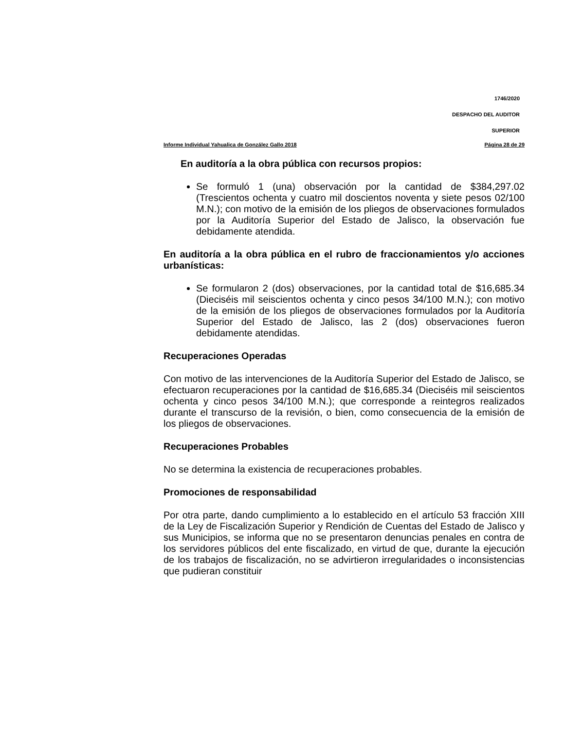1746/2020
DESPACHO DEL AUDITOR
SUPERIOR
Informe Individual Yahualica de González Gallo 2018 Página 28 de 29
En auditoría a la obra pública con recursos propios:
Se formuló 1 (una) observación por la cantidad de $384,297.02 (Trescientos ochenta y cuatro mil doscientos noventa y siete pesos 02/100 M.N.); con motivo de la emisión de los pliegos de observaciones formulados por la Auditoría Superior del Estado de Jalisco, la observación fue debidamente atendida.
En auditoría a la obra pública en el rubro de fraccionamientos y/o acciones urbanísticas:
Se formularon 2 (dos) observaciones, por la cantidad total de $16,685.34 (Dieciséis mil seiscientos ochenta y cinco pesos 34/100 M.N.); con motivo de la emisión de los pliegos de observaciones formulados por la Auditoría Superior del Estado de Jalisco, las 2 (dos) observaciones fueron debidamente atendidas.
Recuperaciones Operadas
Con motivo de las intervenciones de la Auditoría Superior del Estado de Jalisco, se efectuaron recuperaciones por la cantidad de $16,685.34 (Dieciséis mil seiscientos ochenta y cinco pesos 34/100 M.N.); que corresponde a reintegros realizados durante el transcurso de la revisión, o bien, como consecuencia de la emisión de los pliegos de observaciones.
Recuperaciones Probables
No se determina la existencia de recuperaciones probables.
Promociones de responsabilidad
Por otra parte, dando cumplimiento a lo establecido en el artículo 53 fracción XIII de la Ley de Fiscalización Superior y Rendición de Cuentas del Estado de Jalisco y sus Municipios, se informa que no se presentaron denuncias penales en contra de los servidores públicos del ente fiscalizado, en virtud de que, durante la ejecución de los trabajos de fiscalización, no se advirtieron irregularidades o inconsistencias que pudieran constituir